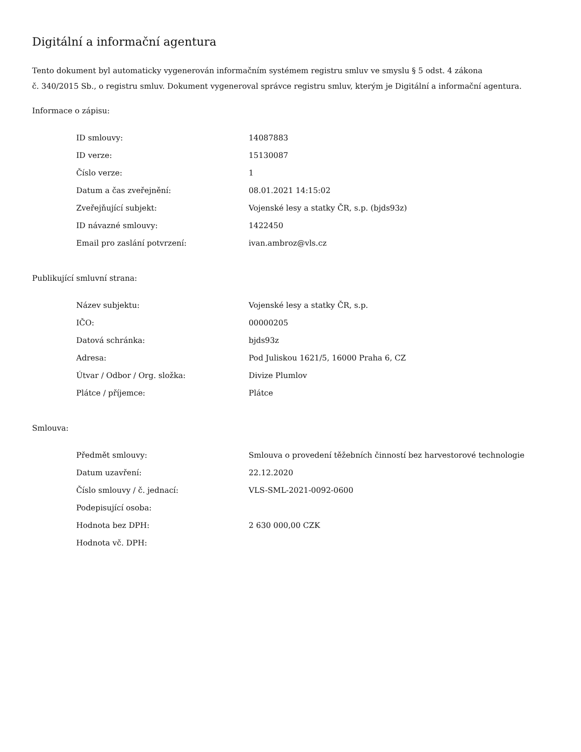Digitální a informační agentura
Tento dokument byl automaticky vygenerován informačním systémem registru smluv ve smyslu § 5 odst. 4 zákona
č. 340/2015 Sb., o registru smluv. Dokument vygeneroval správce registru smluv, kterým je Digitální a informační agentura.
Informace o zápisu:
| ID smlouvy: | 14087883 |
| ID verze: | 15130087 |
| Číslo verze: | 1 |
| Datum a čas zveřejnění: | 08.01.2021 14:15:02 |
| Zveřejňující subjekt: | Vojenské lesy a statky ČR, s.p. (bjds93z) |
| ID návazné smlouvy: | 1422450 |
| Email pro zaslání potvrzení: | ivan.ambroz@vls.cz |
Publikující smluvní strana:
| Název subjektu: | Vojenské lesy a statky ČR, s.p. |
| IČO: | 00000205 |
| Datová schránka: | bjds93z |
| Adresa: | Pod Juliskou 1621/5, 16000 Praha 6, CZ |
| Útvar / Odbor / Org. složka: | Divize Plumlov |
| Plátce / příjemce: | Plátce |
Smlouva:
| Předmět smlouvy: | Smlouva o provedení těžebních činností bez harvestorové technologie |
| Datum uzavření: | 22.12.2020 |
| Číslo smlouvy / č. jednací: | VLS-SML-2021-0092-0600 |
| Podepisující osoba: | |
| Hodnota bez DPH: | 2 630 000,00 CZK |
| Hodnota vč. DPH: | |